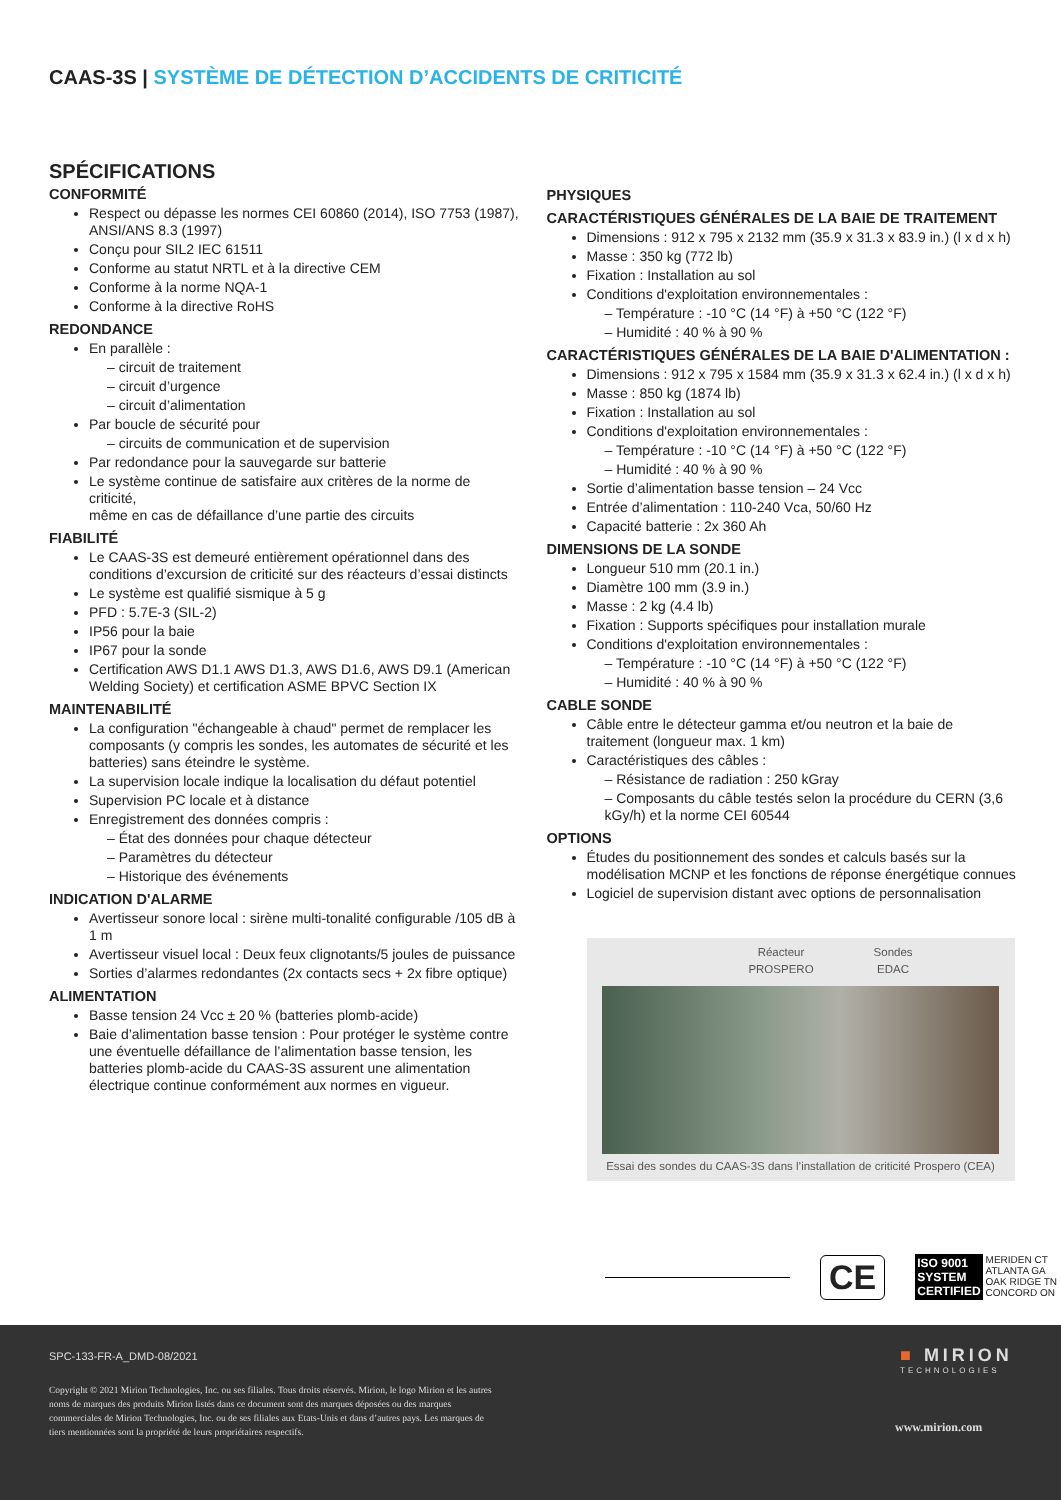CAAS-3S | SYSTÈME DE DÉTECTION D’ACCIDENTS DE CRITICITÉ
SPÉCIFICATIONS
CONFORMITÉ
Respect ou dépasse les normes CEI 60860 (2014), ISO 7753 (1987), ANSI/ANS 8.3 (1997)
Conçu pour SIL2 IEC 61511
Conforme au statut NRTL et à la directive CEM
Conforme à la norme NQA-1
Conforme à la directive RoHS
REDONDANCE
En parallèle :
– circuit de traitement
– circuit d’urgence
– circuit d’alimentation
Par boucle de sécurité pour
– circuits de communication et de supervision
Par redondance pour la sauvegarde sur batterie
Le système continue de satisfaire aux critères de la norme de criticité,
même en cas de défaillance d’une partie des circuits
FIABILITÉ
Le CAAS-3S est demeuré entièrement opérationnel dans des conditions d’excursion de criticité sur des réacteurs d’essai distincts
Le système est qualifié sismique à 5 g
PFD : 5.7E-3 (SIL-2)
IP56 pour la baie
IP67 pour la sonde
Certification AWS D1.1 AWS D1.3, AWS D1.6, AWS D9.1 (American Welding Society) et certification ASME BPVC Section IX
MAINTENABILITÉ
La configuration "échangeable à chaud" permet de remplacer les
composants (y compris les sondes, les automates de sécurité et les
batteries) sans éteindre le système.
La supervision locale indique la localisation du défaut potentiel
Supervision PC locale et à distance
Enregistrement des données compris :
– État des données pour chaque détecteur
– Paramètres du détecteur
– Historique des événements
INDICATION D'ALARME
Avertisseur sonore local : sirène multi-tonalité configurable /105 dB à 1 m
Avertisseur visuel local : Deux feux clignotants/5 joules de puissance
Sorties d’alarmes redondantes (2x contacts secs + 2x fibre optique)
ALIMENTATION
Basse tension 24 Vcc ± 20 % (batteries plomb-acide)
Baie d’alimentation basse tension : Pour protéger le système contre
une éventuelle défaillance de l’alimentation basse tension, les batteries plomb-acide du CAAS-3S assurent une alimentation électrique continue conformément aux normes en vigueur.
PHYSIQUES
CARACTÉRISTIQUES GÉNÉRALES DE LA BAIE DE TRAITEMENT
Dimensions : 912 x 795 x 2132 mm (35.9 x 31.3 x 83.9 in.) (l x d x h)
Masse : 350 kg (772 lb)
Fixation : Installation au sol
Conditions d'exploitation environnementales :
– Température : -10 °C (14 °F) à +50 °C (122 °F)
– Humidité : 40 % à 90 %
CARACTÉRISTIQUES GÉNÉRALES DE LA BAIE D'ALIMENTATION :
Dimensions : 912 x 795 x 1584 mm (35.9 x 31.3 x 62.4 in.) (l x d x h)
Masse : 850 kg (1874 lb)
Fixation : Installation au sol
Conditions d'exploitation environnementales :
– Température : -10 °C (14 °F) à +50 °C (122 °F)
– Humidité : 40 % à 90 %
Sortie d’alimentation basse tension – 24 Vcc
Entrée d’alimentation : 110-240 Vca, 50/60 Hz
Capacité batterie : 2x 360 Ah
DIMENSIONS DE LA SONDE
Longueur 510 mm (20.1 in.)
Diamètre 100 mm (3.9 in.)
Masse : 2 kg (4.4 lb)
Fixation : Supports spécifiques pour installation murale
Conditions d'exploitation environnementales :
– Température : -10 °C (14 °F) à +50 °C (122 °F)
– Humidité : 40 % à 90 %
CABLE SONDE
Câble entre le détecteur gamma et/ou neutron et la baie de traitement (longueur max. 1 km)
Caractéristiques des câbles :
– Résistance de radiation : 250 kGray
– Composants du câble testés selon la procédure du CERN (3,6 kGy/h) et la norme CEI 60544
OPTIONS
Études du positionnement des sondes et calculs basés sur la modélisation MCNP et les fonctions de réponse énergétique connues
Logiciel de supervision distant avec options de personnalisation
Réacteur
PROSPERO
Sondes
EDAC
Essai des sondes du CAAS-3S dans l’installation de criticité Prospero (CEA)
CE
ISO 9001
SYSTEM
CERTIFIED
MERIDEN CT
ATLANTA GA
OAK RIDGE TN
CONCORD ON
SPC-133-FR-A_DMD-08/2021
Copyright © 2021 Mirion Technologies, Inc. ou ses filiales. Tous droits réservés. Mirion, le logo Mirion et les autres noms de marques des produits Mirion listés dans ce document sont des marques déposées ou des marques commerciales de Mirion Technologies, Inc. ou de ses filiales aux Etats-Unis et dans d’autres pays. Les marques de tiers mentionnées sont la propriété de leurs propriétaires respectifs.
■ MIRION
TECHNOLOGIES
www.mirion.com